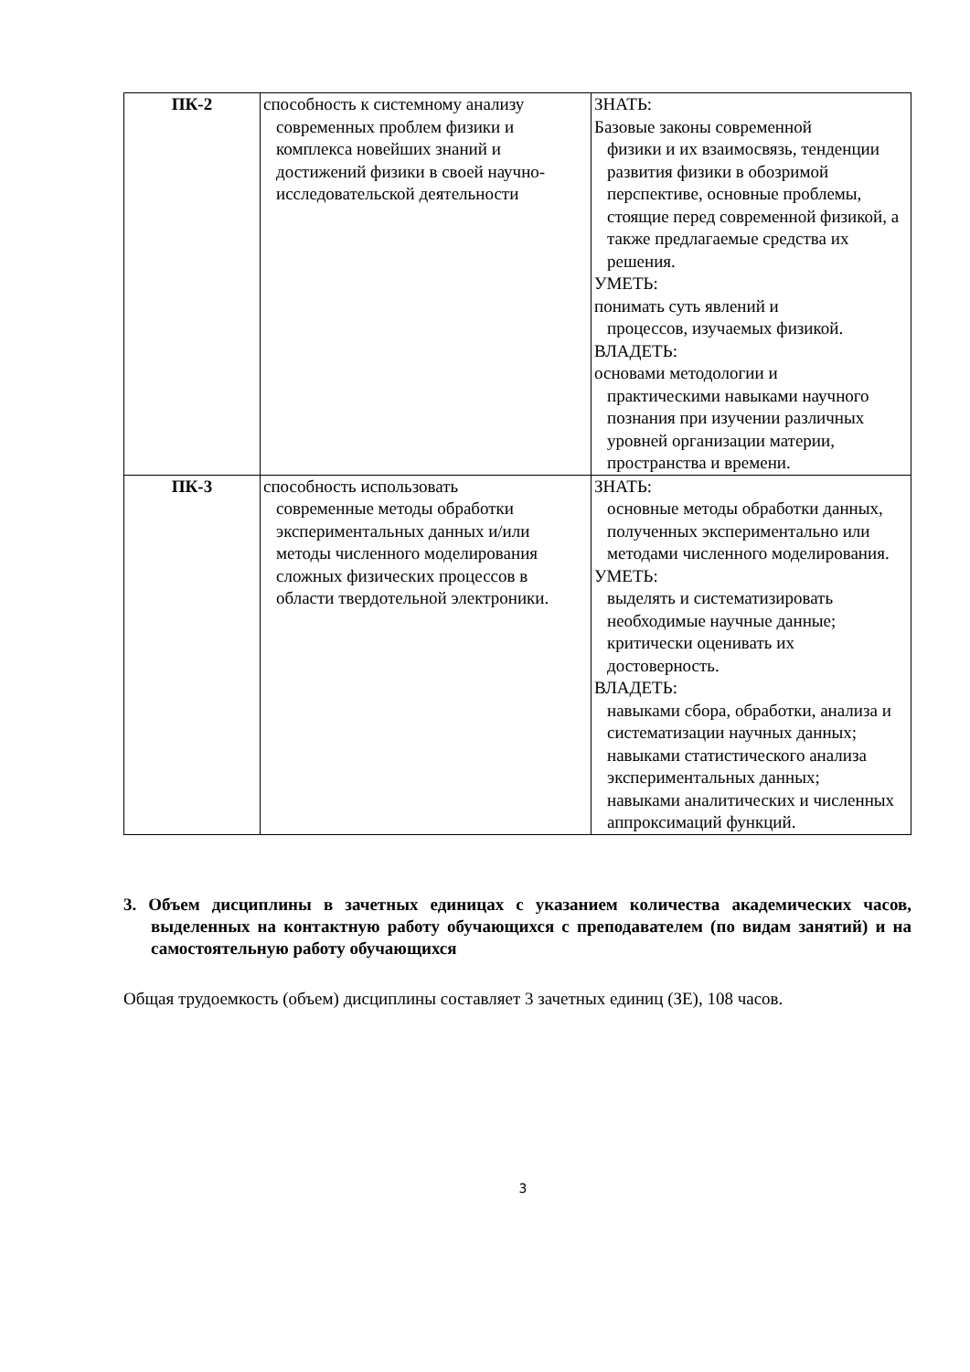| ПК-2 | способность к системному анализу современных проблем физики и комплекса новейших знаний и достижений физики в своей научно-исследовательской деятельности | ЗНАТЬ: Базовые законы современной физики и их взаимосвязь, тенденции развития физики в обозримой перспективе, основные проблемы, стоящие перед современной физикой, а также предлагаемые средства их решения. УМЕТЬ: понимать суть явлений и процессов, изучаемых физикой. ВЛАДЕТЬ: основами методологии и практическими навыками научного познания при изучении различных уровней организации материи, пространства и времени. |
| ПК-3 | способность использовать современные методы обработки экспериментальных данных и/или методы численного моделирования сложных физических процессов в области твердотельной электроники. | ЗНАТЬ: основные методы обработки данных, полученных экспериментально или методами численного моделирования. УМЕТЬ: выделять и систематизировать необходимые научные данные; критически оценивать их достоверность. ВЛАДЕТЬ: навыками сбора, обработки, анализа и систематизации научных данных; навыками статистического анализа экспериментальных данных; навыками аналитических и численных аппроксимаций функций. |
3. Объем дисциплины в зачетных единицах с указанием количества академических часов, выделенных на контактную работу обучающихся с преподавателем (по видам занятий) и на самостоятельную работу обучающихся
Общая трудоемкость (объем) дисциплины составляет 3 зачетных единиц (ЗЕ), 108 часов.
3